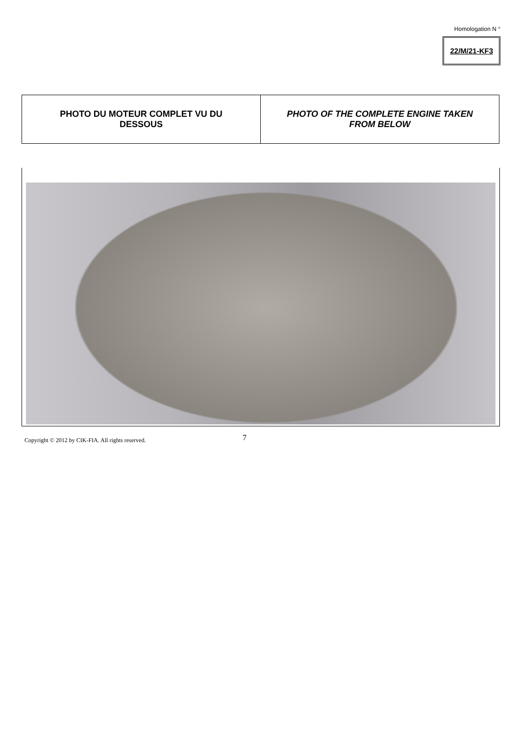Homologation N °
22/M/21-KF3
| PHOTO DU MOTEUR COMPLET VU DU DESSOUS | PHOTO OF THE COMPLETE ENGINE TAKEN FROM BELOW |
Copyright © 2012 by CIK-FIA. All rights reserved.
7